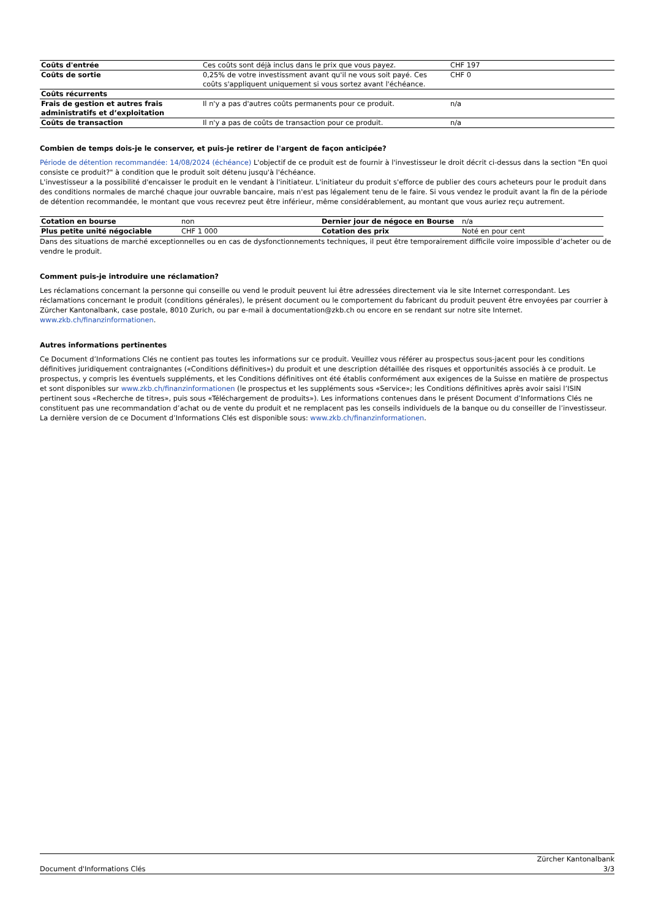| Coûts d'entrée | Ces coûts sont déjà inclus dans le prix que vous payez. | CHF 197 |
| Coûts de sortie | 0,25% de votre investissment avant qu'il ne vous soit payé. Ces coûts s'appliquent uniquement si vous sortez avant l'échéance. | CHF 0 |
| Coûts récurrents | | |
| Frais de gestion et autres frais administratifs et d’exploitation | Il n'y a pas d'autres coûts permanents pour ce produit. | n/a |
| Coûts de transaction | Il n'y a pas de coûts de transaction pour ce produit. | n/a |
Combien de temps dois-je le conserver, et puis-je retirer de l'argent de façon anticipée?
Période de détention recommandée: 14/08/2024 (échéance) L'objectif de ce produit est de fournir à l'investisseur le droit décrit ci-dessus dans la section "En quoi consiste ce produit?" à condition que le produit soit détenu jusqu'à l'échéance.
L'investisseur a la possibilité d'encaisser le produit en le vendant à l'initiateur. L'initiateur du produit s'efforce de publier des cours acheteurs pour le produit dans des conditions normales de marché chaque jour ouvrable bancaire, mais n'est pas légalement tenu de le faire. Si vous vendez le produit avant la fin de la période de détention recommandée, le montant que vous recevrez peut être inférieur, même considérablement, au montant que vous auriez reçu autrement.
| Cotation en bourse | non | Dernier jour de négoce en Bourse | n/a |
| Plus petite unité négociable | CHF 1 000 | Cotation des prix | Noté en pour cent |
Dans des situations de marché exceptionnelles ou en cas de dysfonctionnements techniques, il peut être temporairement difficile voire impossible d’acheter ou de vendre le produit.
Comment puis-je introduire une réclamation?
Les réclamations concernant la personne qui conseille ou vend le produit peuvent lui être adressées directement via le site Internet correspondant. Les réclamations concernant le produit (conditions générales), le présent document ou le comportement du fabricant du produit peuvent être envoyées par courrier à Zürcher Kantonalbank, case postale, 8010 Zurich, ou par e-mail à documentation@zkb.ch ou encore en se rendant sur notre site Internet.
www.zkb.ch/finanzinformationen.
Autres informations pertinentes
Ce Document d’Informations Clés ne contient pas toutes les informations sur ce produit. Veuillez vous référer au prospectus sous-jacent pour les conditions définitives juridiquement contraignantes («Conditions définitives») du produit et une description détaillée des risques et opportunités associés à ce produit. Le prospectus, y compris les éventuels suppléments, et les Conditions définitives ont été établis conformément aux exigences de la Suisse en matière de prospectus et sont disponibles sur www.zkb.ch/finanzinformationen (le prospectus et les suppléments sous «Service»; les Conditions définitives après avoir saisi l’ISIN pertinent sous «Recherche de titres», puis sous «Téléchargement de produits»). Les informations contenues dans le présent Document d’Informations Clés ne constituent pas une recommandation d’achat ou de vente du produit et ne remplacent pas les conseils individuels de la banque ou du conseiller de l’investisseur. La dernière version de ce Document d’Informations Clés est disponible sous: www.zkb.ch/finanzinformationen.
Zürcher Kantonalbank
Document d'Informations Clés 3/3